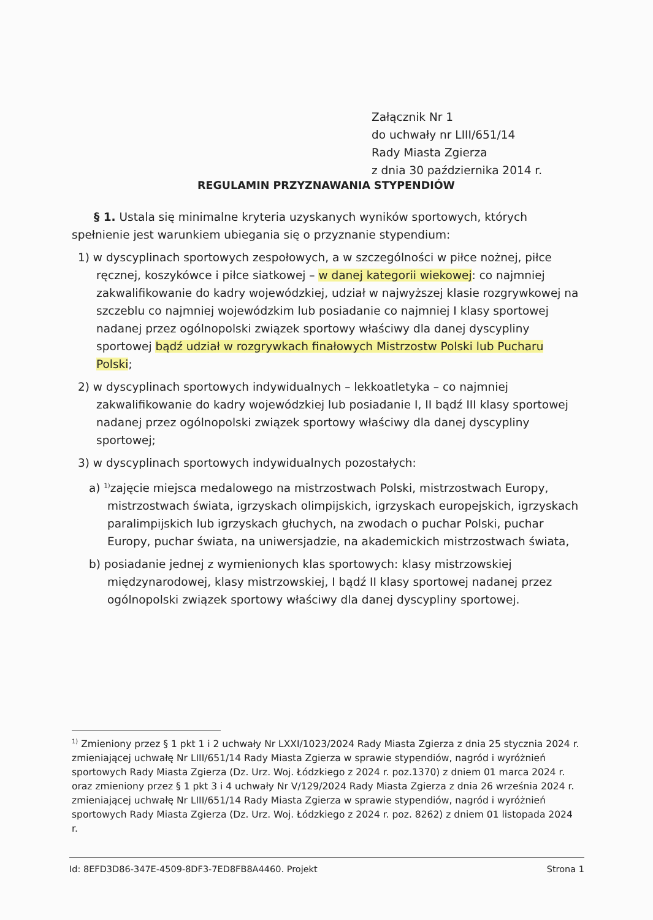Załącznik Nr 1
do uchwały nr LIII/651/14
Rady Miasta Zgierza
z dnia 30 października 2014 r.
REGULAMIN PRZYZNAWANIA STYPENDIÓW
§ 1. Ustala się minimalne kryteria uzyskanych wyników sportowych, których spełnienie jest warunkiem ubiegania się o przyznanie stypendium:
1) w dyscyplinach sportowych zespołowych, a w szczególności w piłce nożnej, piłce ręcznej, koszykówce i piłce siatkowej – w danej kategorii wiekowej: co najmniej zakwalifikowanie do kadry wojewódzkiej, udział w najwyższej klasie rozgrywkowej na szczeblu co najmniej wojewódzkim lub posiadanie co najmniej I klasy sportowej nadanej przez ogólnopolski związek sportowy właściwy dla danej dyscypliny sportowej bądź udział w rozgrywkach finałowych Mistrzostw Polski lub Pucharu Polski;
2) w dyscyplinach sportowych indywidualnych – lekkoatletyka – co najmniej zakwalifikowanie do kadry wojewódzkiej lub posiadanie I, II bądź III klasy sportowej nadanej przez ogólnopolski związek sportowy właściwy dla danej dyscypliny sportowej;
3) w dyscyplinach sportowych indywidualnych pozostałych:
a) <sup>1)</sup>zajęcie miejsca medalowego na mistrzostwach Polski, mistrzostwach Europy, mistrzostwach świata, igrzyskach olimpijskich, igrzyskach europejskich, igrzyskach paralimpijskich lub igrzyskach głuchych, na zwodach o puchar Polski, puchar Europy, puchar świata, na uniwersjadzie, na akademickich mistrzostwach świata,
b) posiadanie jednej z wymienionych klas sportowych: klasy mistrzowskiej międzynarodowej, klasy mistrzowskiej, I bądź II klasy sportowej nadanej przez ogólnopolski związek sportowy właściwy dla danej dyscypliny sportowej.
<sup>1)</sup> Zmieniony przez § 1 pkt 1 i 2 uchwały Nr LXXI/1023/2024 Rady Miasta Zgierza z dnia 25 stycznia 2024 r. zmieniającej uchwałę Nr LIII/651/14 Rady Miasta Zgierza w sprawie stypendiów, nagród i wyróżnień sportowych Rady Miasta Zgierza (Dz. Urz. Woj. Łódzkiego z 2024 r. poz.1370) z dniem 01 marca 2024 r. oraz zmieniony przez § 1 pkt 3 i 4 uchwały Nr V/129/2024 Rady Miasta Zgierza z dnia 26 września 2024 r. zmieniającej uchwałę Nr LIII/651/14 Rady Miasta Zgierza w sprawie stypendiów, nagród i wyróżnień sportowych Rady Miasta Zgierza (Dz. Urz. Woj. Łódzkiego z 2024 r. poz. 8262) z dniem 01 listopada 2024 r.
Id: 8EFD3D86-347E-4509-8DF3-7ED8FB8A4460. Projekt Strona 1